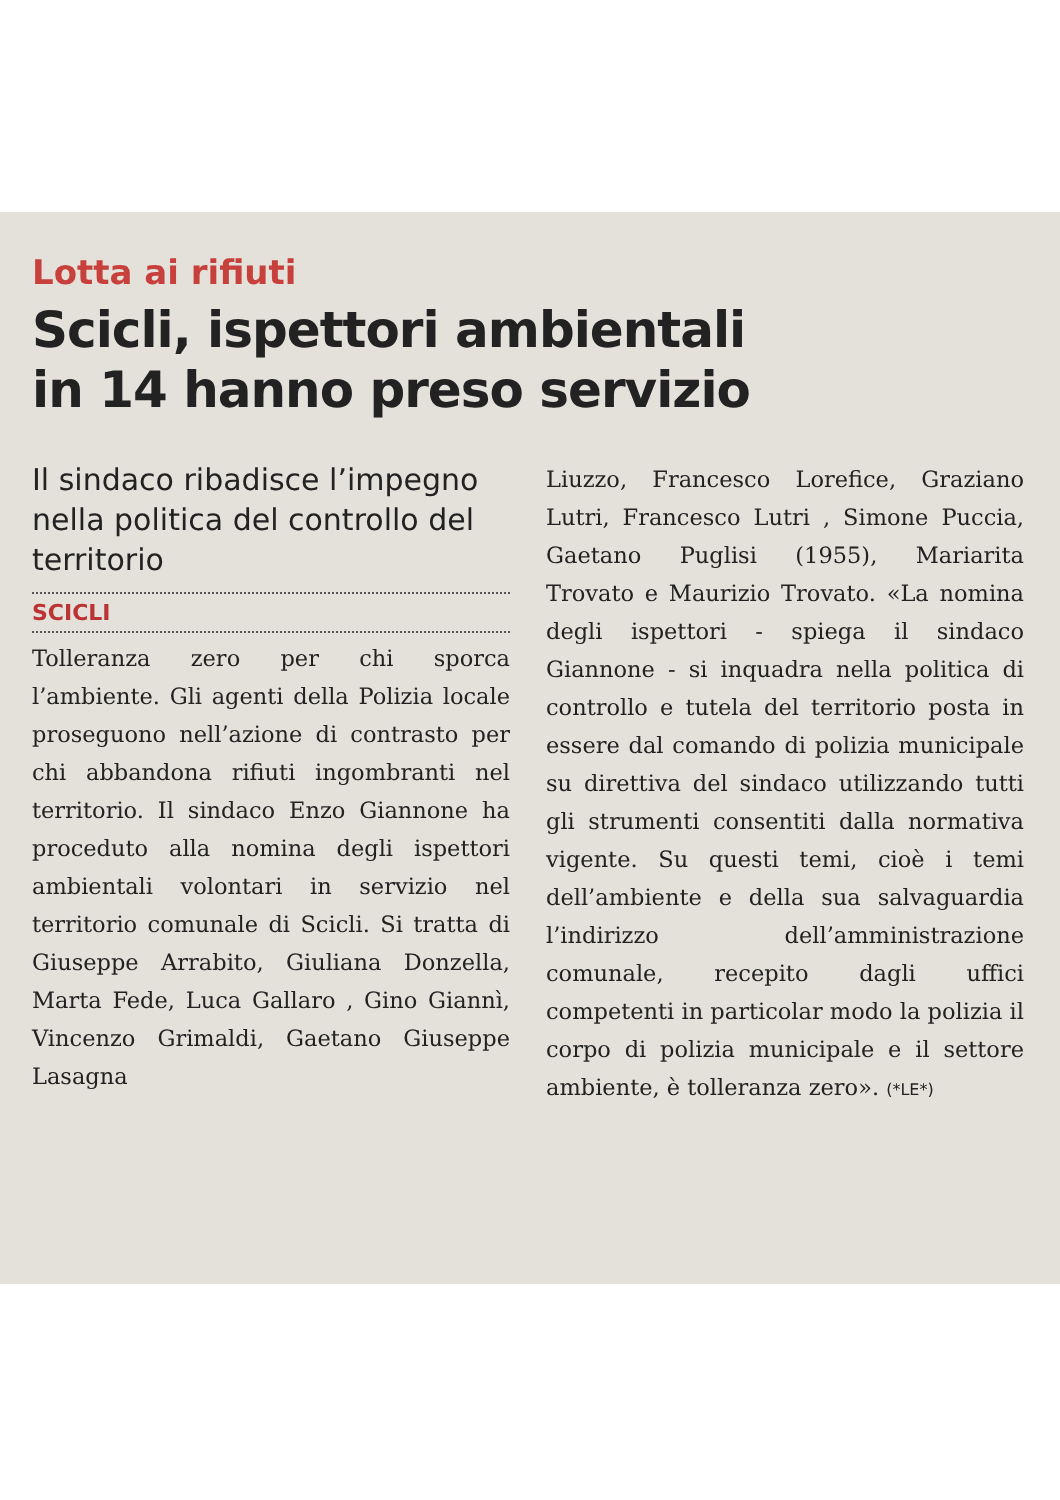Lotta ai rifiuti
Scicli, ispettori ambientali
in 14 hanno preso servizio
Il sindaco ribadisce l’impegno nella politica del controllo del territorio
SCICLI
Tolleranza zero per chi sporca l’ambiente. Gli agenti della Polizia locale proseguono nell’azione di contrasto per chi abbandona rifiuti ingombranti nel territorio. Il sindaco Enzo Giannone ha proceduto alla nomina degli ispettori ambientali volontari in servizio nel territorio comunale di Scicli. Si tratta di Giuseppe Arrabito, Giuliana Donzella, Marta Fede, Luca Gallaro , Gino Giannì, Vincenzo Grimaldi, Gaetano Giuseppe Lasagna
Liuzzo, Francesco Lorefice, Graziano Lutri, Francesco Lutri , Simone Puccia, Gaetano Puglisi (1955), Mariarita Trovato e Maurizio Trovato. «La nomina degli ispettori - spiega il sindaco Giannone - si inquadra nella politica di controllo e tutela del territorio posta in essere dal comando di polizia municipale su direttiva del sindaco utilizzando tutti gli strumenti consentiti dalla normativa vigente. Su questi temi, cioè i temi dell’ambiente e della sua salvaguardia l’indirizzo dell’amministrazione comunale, recepito dagli uffici competenti in particolar modo la polizia il corpo di polizia municipale e il settore ambiente, è tolleranza zero». (*LE*)